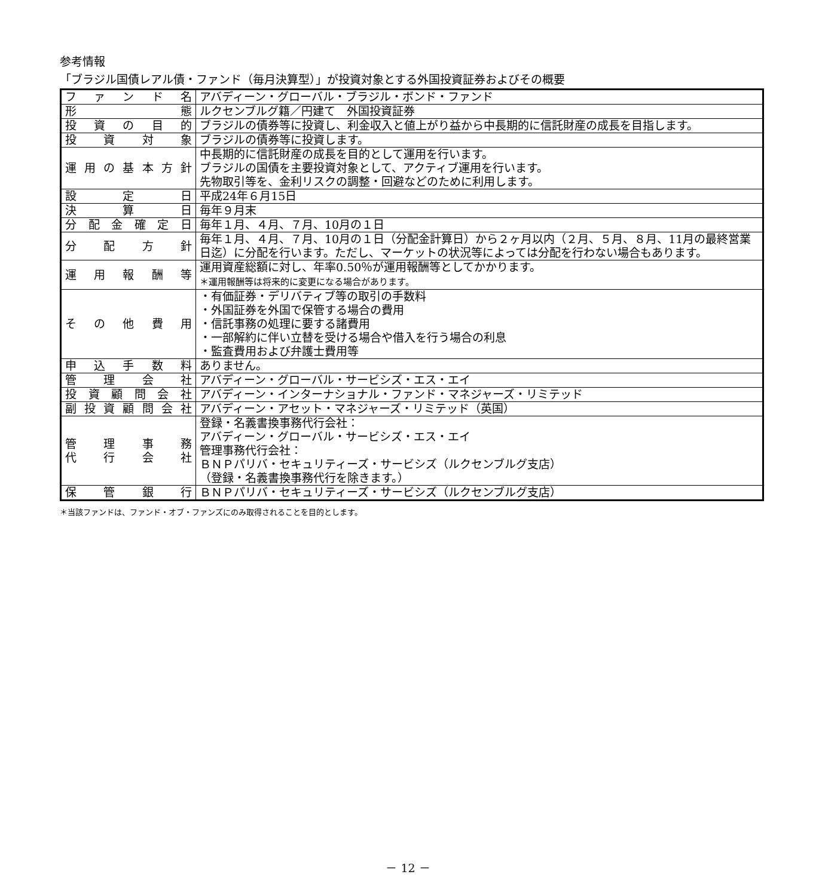参考情報
「ブラジル国債レアル債・ファンド（毎月決算型）」が投資対象とする外国投資証券およびその概要
| フ ァ ン ド 名 | アバディーン・グローバル・ブラジル・ボンド・ファンド |
| 形 態 | ルクセンブルグ籍／円建て 外国投資証券 |
| 投 資 の 目 的 | ブラジルの債券等に投資し、利金収入と値上がり益から中長期的に信託財産の成長を目指します。 |
| 投 資 対 象 | ブラジルの債券等に投資します。 |
| 運用の基本方針 | 中長期的に信託財産の成長を目的として運用を行います。 ブラジルの国債を主要投資対象として、アクティブ運用を行います。 先物取引等を、金利リスクの調整・回避などのために利用します。 |
| 設 定 日 | 平成24年６月15日 |
| 決 算 日 | 毎年９月末 |
| 分配金確定日 | 毎年１月、４月、７月、10月の１日 |
| 分 配 方 針 | 毎年１月、４月、７月、10月の１日（分配金計算日）から２ヶ月以内（２月、５月、８月、11月の最終営業日迄）に分配を行います。ただし、マーケットの状況等によっては分配を行わない場合もあります。 |
| 運 用 報 酬 等 | 運用資産総額に対し、年率0.50％が運用報酬等としてかかります。 ＊運用報酬等は将来的に変更になる場合があります。 |
| そ の 他 費 用 | ・有価証券・デリバティブ等の取引の手数料 ・外国証券を外国で保管する場合の費用 ・信託事務の処理に要する諸費用 ・一部解約に伴い立替を受ける場合や借入を行う場合の利息 ・監査費用および弁護士費用等 |
| 申 込 手 数 料 | ありません。 |
| 管 理 会 社 | アバディーン・グローバル・サービシズ・エス・エイ |
| 投資顧問会社 | アバディーン・インターナショナル・ファンド・マネジャーズ・リミテッド |
| 副投資顧問会社 | アバディーン・アセット・マネジャーズ・リミテッド（英国） |
| 管 理 事 務 代 行 会 社 | 登録・名義書換事務代行会社： アバディーン・グローバル・サービシズ・エス・エイ 管理事務代行会社： ＢＮＰパリバ・セキュリティーズ・サービシズ（ルクセンブルグ支店） （登録・名義書換事務代行を除きます。） |
| 保 管 銀 行 | ＢＮＰパリバ・セキュリティーズ・サービシズ（ルクセンブルグ支店） |
＊当該ファンドは、ファンド・オブ・ファンズにのみ取得されることを目的とします。
－ 12 －